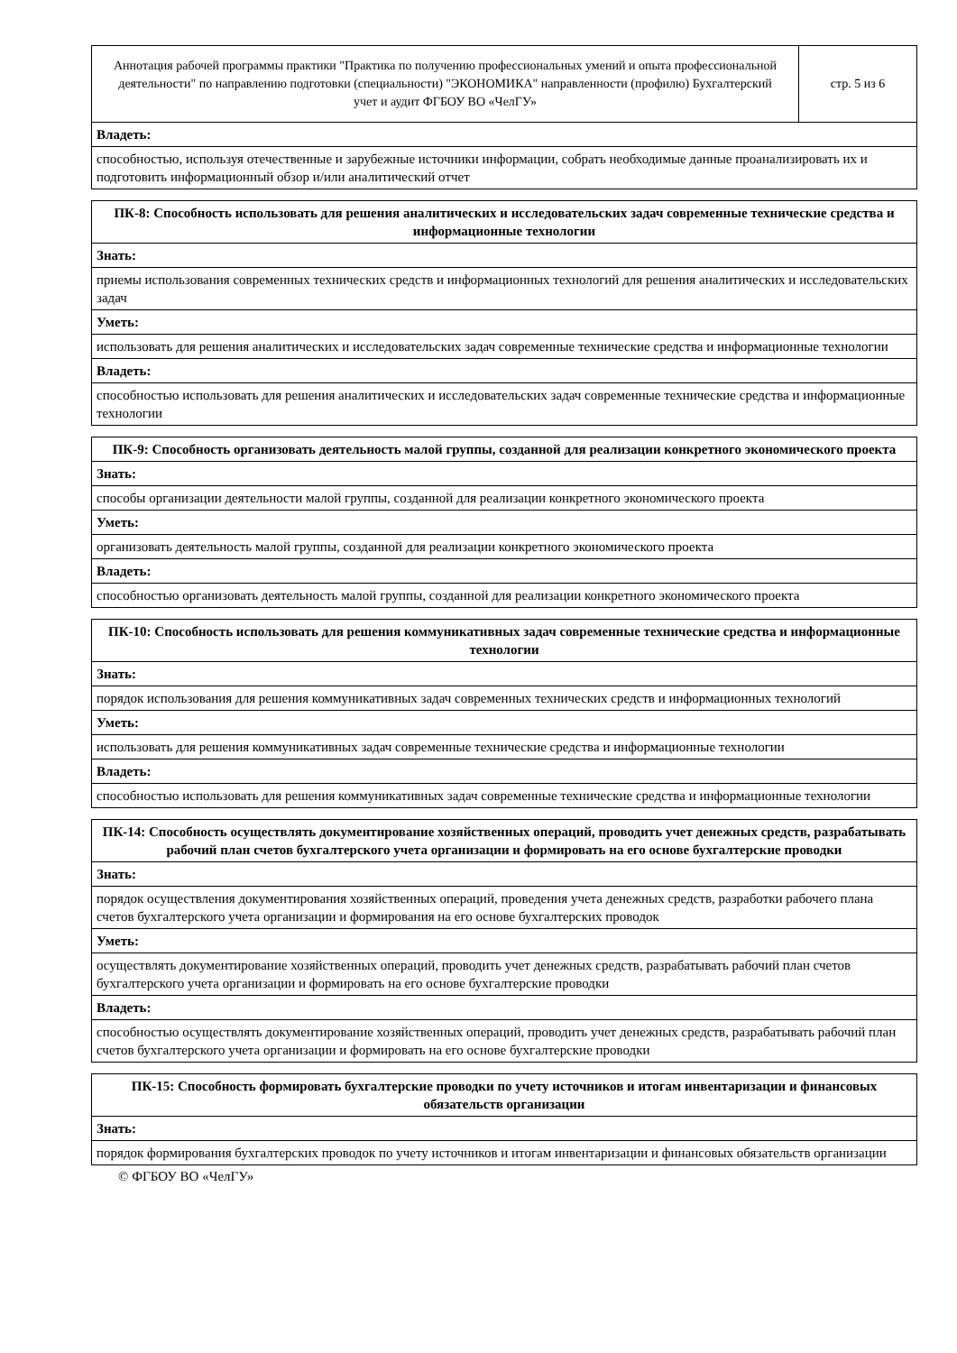| Аннотация рабочей программы практики "Практика по получению профессиональных умений и опыта профессиональной деятельности" по направлению подготовки (специальности) "ЭКОНОМИКА" направленности (профилю) Бухгалтерский учет и аудит ФГБОУ ВО «ЧелГУ» | стр. 5 из 6 |
| Владеть: |
| способностью, используя отечественные и зарубежные источники информации, собрать необходимые данные проанализировать их и подготовить информационный обзор и/или аналитический отчет |
| ПК-8: Способность использовать для решения аналитических и исследовательских задач современные технические средства и информационные технологии |
| --- |
| Знать: |
| приемы использования современных технических средств и информационных технологий для решения аналитических и исследовательских задач |
| Уметь: |
| использовать для решения аналитических и исследовательских задач современные технические средства и информационные технологии |
| Владеть: |
| способностью использовать для решения аналитических и исследовательских задач современные технические средства и информационные технологии |
| ПК-9: Способность организовать деятельность малой группы, созданной для реализации конкретного экономического проекта |
| --- |
| Знать: |
| способы организации деятельности малой группы, созданной для реализации конкретного экономического проекта |
| Уметь: |
| организовать деятельность малой группы, созданной для реализации конкретного экономического проекта |
| Владеть: |
| способностью организовать деятельность малой группы, созданной для реализации конкретного экономического проекта |
| ПК-10: Способность использовать для решения коммуникативных задач современные технические средства и информационные технологии |
| --- |
| Знать: |
| порядок использования для решения коммуникативных задач современных технических средств и информационных технологий |
| Уметь: |
| использовать для решения коммуникативных задач современные технические средства и информационные технологии |
| Владеть: |
| способностью использовать для решения коммуникативных задач современные технические средства и информационные технологии |
| ПК-14: Способность осуществлять документирование хозяйственных операций, проводить учет денежных средств, разрабатывать рабочий план счетов бухгалтерского учета организации и формировать на его основе бухгалтерские проводки |
| --- |
| Знать: |
| порядок осуществления документирования хозяйственных операций, проведения учета денежных средств, разработки рабочего плана счетов бухгалтерского учета организации и формирования на его основе бухгалтерских проводок |
| Уметь: |
| осуществлять документирование хозяйственных операций, проводить учет денежных средств, разрабатывать рабочий план счетов бухгалтерского учета организации и формировать на его основе бухгалтерские проводки |
| Владеть: |
| способностью осуществлять документирование хозяйственных операций, проводить учет денежных средств, разрабатывать рабочий план счетов бухгалтерского учета организации и формировать на его основе бухгалтерские проводки |
| ПК-15: Способность формировать бухгалтерские проводки по учету источников и итогам инвентаризации и финансовых обязательств организации |
| --- |
| Знать: |
| порядок формирования бухгалтерских проводок по учету источников и итогам инвентаризации и финансовых обязательств организации |
© ФГБОУ ВО «ЧелГУ»